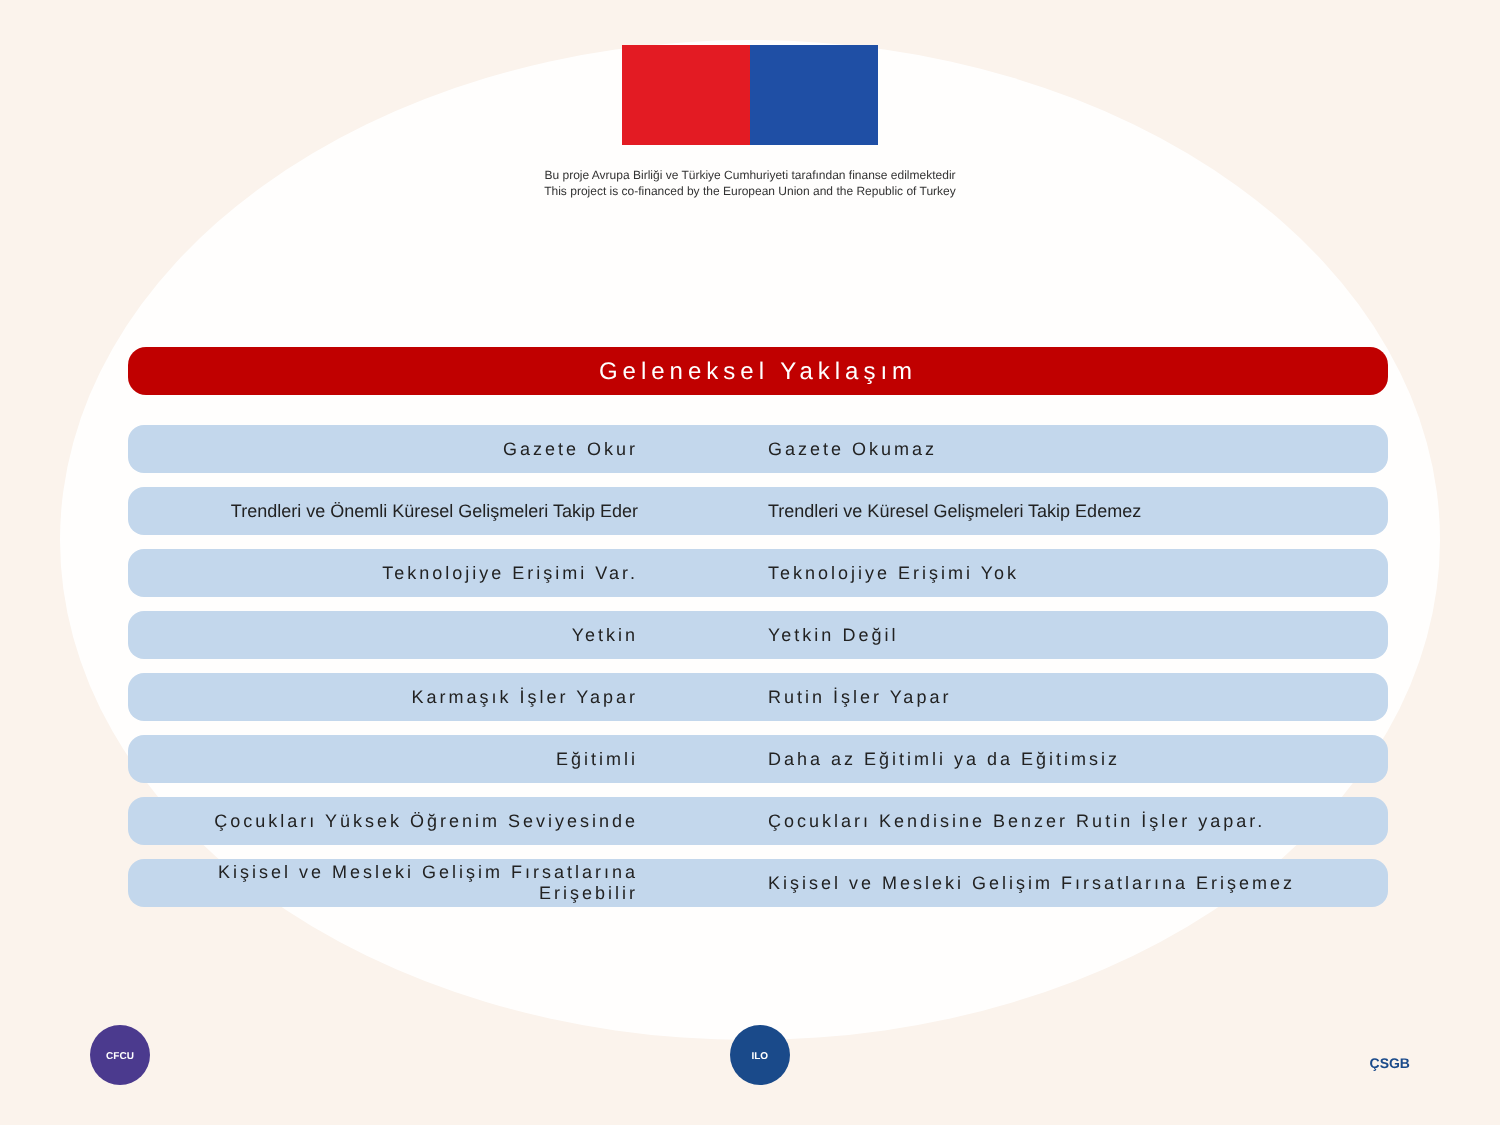Bu proje Avrupa Birliği ve Türkiye Cumhuriyeti tarafından finanse edilmektedir
This project is co-financed by the European Union and the Republic of Turkey
Geleneksel Yaklaşım
| Gazete Okur | Gazete Okumaz |
| Trendleri ve Önemli Küresel Gelişmeleri Takip Eder | Trendleri ve Küresel Gelişmeleri Takip Edemez |
| Teknolojiye Erişimi Var. | Teknolojiye Erişimi Yok |
| Yetkin | Yetkin Değil |
| Karmaşık İşler Yapar | Rutin İşler Yapar |
| Eğitimli | Daha az Eğitimli ya da Eğitimsiz |
| Çocukları Yüksek Öğrenim Seviyesinde | Çocukları Kendisine Benzer Rutin İşler yapar. |
| Kişisel ve Mesleki Gelişim Fırsatlarına Erişebilir | Kişisel ve Mesleki Gelişim Fırsatlarına Erişemez |
CFCU ILO
ÇSGB